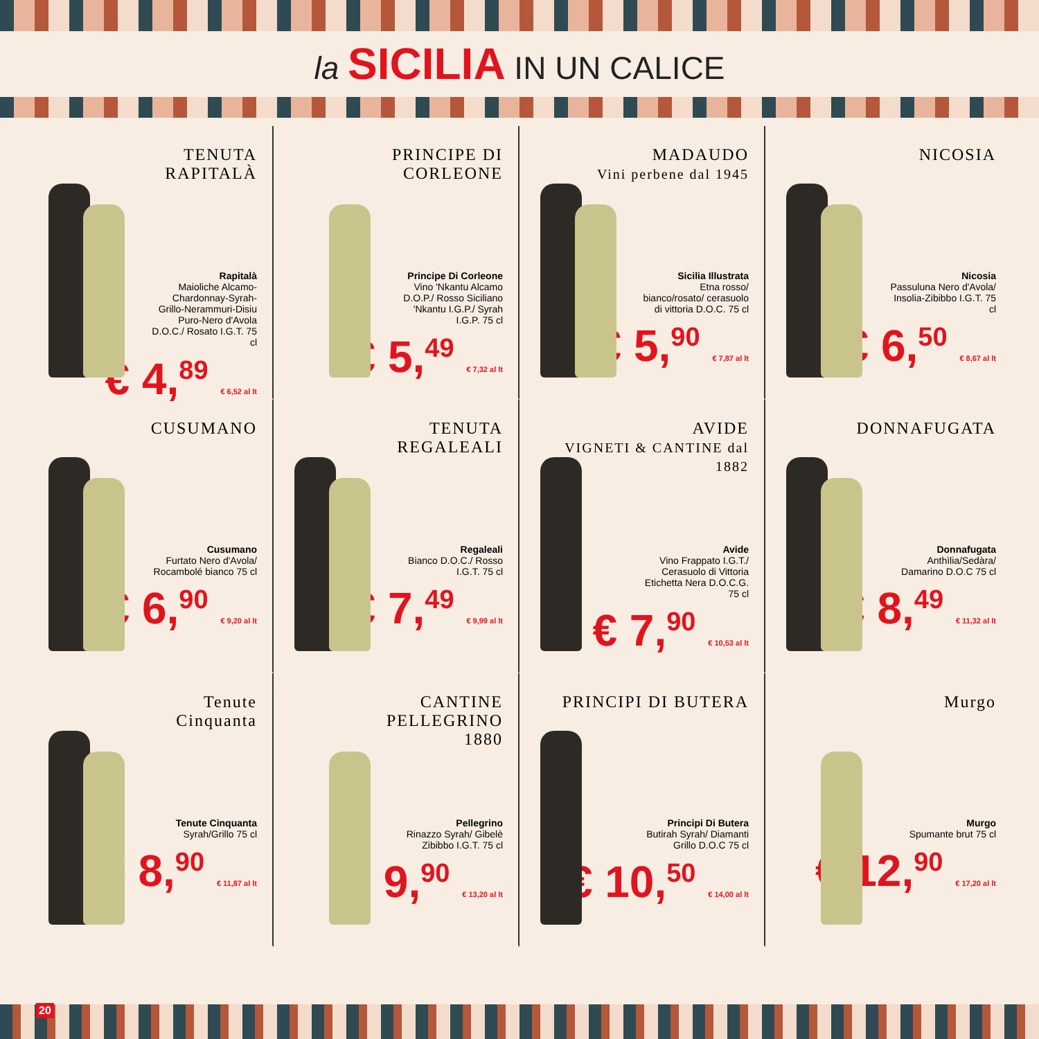la SICILIA IN UN CALICE
TENUTA
RAPITALÀ
Rapitalà
Maioliche Alcamo-Chardonnay-Syrah-Grillo-Nerammuri-Disiu Puro-Nero d'Avola D.O.C./ Rosato I.G.T. 75 cl
€ 4,<sup>89</sup> € 6,52 al lt
PRINCIPE DI CORLEONE
Principe Di Corleone
Vino 'Nkantu Alcamo D.O.P./ Rosso Siciliano 'Nkantu I.G.P./ Syrah I.G.P. 75 cl
€ 5,<sup>49</sup> € 7,32 al lt
MADAUDO
Vini perbene dal 1945
Sicilia Illustrata
Etna rosso/ bianco/rosato/ cerasuolo di vittoria D.O.C. 75 cl
€ 5,<sup>90</sup> € 7,87 al lt
NICOSIA
Nicosia
Passuluna Nero d'Avola/ Insolia-Zibibbo I.G.T. 75 cl
€ 6,<sup>50</sup> € 8,67 al lt
CUSUMANO
Cusumano
Furtato Nero d'Avola/ Rocambolé bianco 75 cl
€ 6,<sup>90</sup> € 9,20 al lt
TENUTA
REGALEALI
Regaleali
Bianco D.O.C./ Rosso I.G.T. 75 cl
€ 7,<sup>49</sup> € 9,99 al lt
AVIDE
VIGNETI & CANTINE dal 1882
Avide
Vino Frappato I.G.T./ Cerasuolo di Vittoria Etichetta Nera D.O.C.G. 75 cl
€ 7,<sup>90</sup> € 10,53 al lt
DONNAFUGATA
Donnafugata
Anthìlia/Sedàra/ Damarino D.O.C 75 cl
€ 8,<sup>49</sup> € 11,32 al lt
Tenute
Cinquanta
Tenute Cinquanta
Syrah/Grillo 75 cl
€ 8,<sup>90</sup> € 11,87 al lt
CANTINE
PELLEGRINO
1880
Pellegrino
Rinazzo Syrah/ Gibelè Zibibbo I.G.T. 75 cl
€ 9,<sup>90</sup> € 13,20 al lt
PRINCIPI DI BUTERA
Principi Di Butera
Butirah Syrah/ Diamanti Grillo D.O.C 75 cl
€ 10,<sup>50</sup> € 14,00 al lt
Murgo
Murgo
Spumante brut 75 cl
€ 12,<sup>90</sup> € 17,20 al lt
20